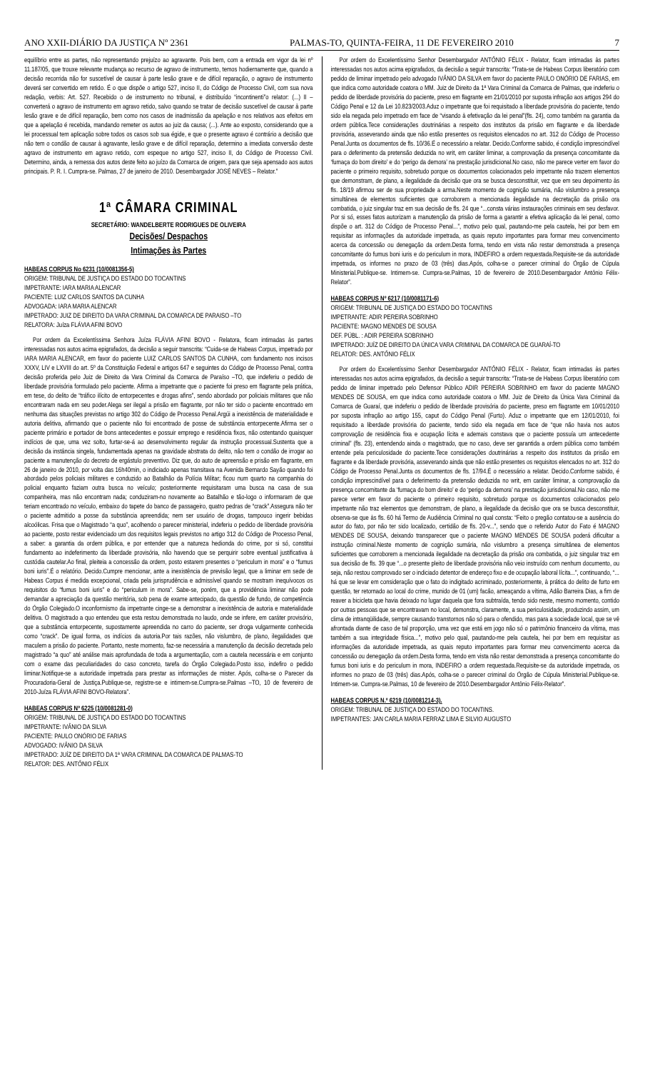ANO XXII-DIÁRIO DA JUSTIÇA Nº 2361 PALMAS-TO, QUINTA-FEIRA, 11 DE FEVEREIRO 2010 7
equilíbrio entre as partes, não representando prejuízo ao agravante. Pois bem, com a entrada em vigor da lei nº 11.187/05, que trouxe relevante mudança ao recurso de agravo de instrumento, temos hodiernamente que, quando a decisão recorrida não for suscetível de causar à parte lesão grave e de difícil reparação, o agravo de instrumento deverá ser convertido em retido. É o que dispõe o artigo 527, inciso II, do Código de Processo Civil, com sua nova redação, verbis: Art. 527. Recebido o de instrumento no tribunal, e distribuído “incontinenti”o relator: (...) II – converterá o agravo de instrumento em agravo retido, salvo quando se tratar de decisão suscetível de causar à parte lesão grave e de difícil reparação, bem como nos casos de inadmissão da apelação e nos relativos aos efeitos em que a apelação é recebida, mandando remeter os autos ao juiz da causa; (...). Ante ao exposto, considerando que a lei processual tem aplicação sobre todos os casos sob sua égide, e que o presente agravo é contrário a decisão que não tem o condão de causar à agravante, lesão grave e de difícil reparação, determino a imediata conversão deste agravo de instrumento em agravo retido, com espeque no artigo 527, inciso II, do Código de Processo Civil. Determino, ainda, a remessa dos autos deste feito ao juízo da Comarca de origem, para que seja apensado aos autos principais. P. R. I. Cumpra-se. Palmas, 27 de janeiro de 2010. Desembargador JOSÉ NEVES – Relator.”
1ª CÂMARA CRIMINAL
SECRETÁRIO: WANDELBERTE RODRIGUES DE OLIVEIRA
Decisões/ Despachos
Intimações às Partes
HABEAS CORPUS No 6231 (10/0081356-5)
ORIGEM: TRIBUNAL DE JUSTIÇA DO ESTADO DO TOCANTINS
IMPETRANTE: IARA MARIA ALENCAR
PACIENTE: LUIZ CARLOS SANTOS DA CUNHA
ADVOGADA: IARA MARIA ALENCAR
IMPETRADO: JUIZ DE DIREITO DA VARA CRIMINAL DA COMARCA DE PARAISO –TO
RELATORA: Juíza FLÁVIA AFINI BOVO
Por ordem da Excelentíssima Senhora Juíza FLÁVIA AFINI BOVO - Relatora, ficam intimadas às partes interessadas nos autos acima epigrafados, da decisão a seguir transcrita: “Cuida-se de Habeas Corpus, impetrado por IARA MARIA ALENCAR, em favor do paciente LUIZ CARLOS SANTOS DA CUNHA, com fundamento nos incisos XXXV, LIV e LXVIII do art. 5º da Constituição Federal e artigos 647 e seguintes do Código de Processo Penal, contra decisão proferida pelo Juiz de Direito da Vara Criminal da Comarca de Paraíso –TO, que indeferiu o pedido de liberdade provisória formulado pelo paciente. Afirma a impetrante que o paciente foi preso em flagrante pela prática, em tese, do delito de “tráfico ilícito de entorpecentes e drogas afins”, sendo abordado por policiais militares que não encontraram nada em seu poder.Alega ser ilegal a prisão em flagrante, por não ter sido o paciente encontrado em nenhuma das situações previstas no artigo 302 do Código de Processo Penal.Argúi a inexistência de materialidade e autoria delitiva, afirmando que o paciente não foi encontrado de posse de substância entorpecente.Afirma ser o paciente primário e portador de bons antecedentes e possuir emprego e residência fixos, não ostentando quaisquer indícios de que, uma vez solto, furtar-se-á ao desenvolvimento regular da instrução processual.Sustenta que a decisão da instância singela, fundamentada apenas na gravidade abstrata do delito, não tem o condão de irrogar ao paciente a manutenção do decreto de ergástulo preventivo. Diz que, do auto de apreensão e prisão em flagrante, em 26 de janeiro de 2010, por volta das 16h40min, o indiciado apenas transitava na Avenida Bernardo Sayão quando foi abordado pelos policiais militares e conduzido ao Batalhão da Polícia Militar; ficou num quarto na companhia do policial enquanto faziam outra busca no veículo; posteriormente requisitaram uma busca na casa de sua companheira, mas não encontram nada; conduziram-no novamente ao Batalhão e tão-logo o informaram de que teriam encontrado no veículo, embaixo do tapete do banco de passageiro, quatro pedras de “crack”.Assegura não ter o paciente admitido a posse da substância apreendida; nem ser usuário de drogas, tampouco ingerir bebidas alcoólicas. Frisa que o Magistrado “a quo”, acolhendo o parecer ministerial, indeferiu o pedido de liberdade provisória ao paciente, posto restar evidenciado um dos requisitos legais previstos no artigo 312 do Código de Processo Penal, a saber: a garantia da ordem pública, e por entender que a natureza hedionda do crime, por si só, constitui fundamento ao indeferimento da liberdade provisória, não havendo que se perquirir sobre eventual justificativa à custódia cautelar.Ao final, pleiteia a concessão da ordem, posto estarem presentes o “periculum in mora” e o “fumus boni iuris”.É o relatório. Decido.Cumpre mencionar, ante a inexistência de previsão legal, que a liminar em sede de Habeas Corpus é medida excepcional, criada pela jurisprudência e admissível quando se mostram inequívocos os requisitos do “fumus boni iuris” e do “periculum in mora”. Sabe-se, porém, que a providência liminar não pode demandar a apreciação da questão meritória, sob pena de exame antecipado, da questão de fundo, de competência do Órgão Colegiado.O inconformismo da impetrante cinge-se a demonstrar a inexistência de autoria e materialidade delitiva. O magistrado a quo entendeu que esta restou demonstrada no laudo, onde se infere, em caráter provisório, que a substância entorpecente, supostamente apreendida no carro do paciente, ser droga vulgarmente conhecida como “crack”. De igual forma, os indícios da autoria.Por tais razões, não vislumbro, de plano, ilegalidades que maculem a prisão do paciente. Portanto, neste momento, faz-se necessária a manutenção da decisão decretada pelo magistrado “a quo” até análise mais aprofundada de toda a argumentação, com a cautela necessária e em conjunto com o exame das peculiaridades do caso concreto, tarefa do Órgão Colegiado.Posto isso, indefiro o pedido liminar.Notifique-se a autoridade impetrada para prestar as informações de mister. Após, colha-se o Parecer da Procuradoria-Geral de Justiça.Publique-se, registre-se e intimem-se.Cumpra-se.Palmas –TO, 10 de fevereiro de 2010-Juíza FLÁVIA AFINI BOVO-Relatora”.
HABEAS CORPUS Nº 6225 (10/0081281-0)
ORIGEM: TRIBUNAL DE JUSTIÇA DO ESTADO DO TOCANTINS
IMPETRANTE: IVÂNIO DA SILVA
PACIENTE: PAULO ONÓRIO DE FARIAS
ADVOGADO: IVÂNIO DA SILVA
IMPETRADO: JUÍZ DE DIREITO DA 1ª VARA CRIMINAL DA COMARCA DE PALMAS-TO
RELATOR: DES. ANTÔNIO FÉLIX
Por ordem do Excelentíssimo Senhor Desembargador ANTÔNIO FÉLIX - Relator, ficam intimadas às partes interessadas nos autos acima epigrafados, da decisão a seguir transcrita: “Trata-se de Habeas Corpus liberatório com pedido de liminar impetrado pelo advogado IVÂNIO DA SILVA em favor do paciente PAULO ONÓRIO DE FARIAS, em que indica como autoridade coatora o MM. Juiz de Direito da 1ª Vara Criminal da Comarca de Palmas, que indeferiu o pedido de liberdade provisória do paciente, preso em flagrante em 21/01/2010 por suposta infração aos artigos 294 do Código Penal e 12 da Lei 10.823/2003.Aduz o impetrante que foi requisitado a liberdade provisória do paciente, tendo sido ela negada pelo impetrado em face de “visando à efetivação da lei penal”(fls. 24), como também na garantia da ordem pública.Tece considerações doutrinárias a respeito dos institutos da prisão em flagrante e da liberdade provisória, asseverando ainda que não estão presentes os requisitos elencados no art. 312 do Código de Processo Penal.Junta os documentos de fls. 10/36.É o necessário a relatar. Decido.Conforme sabido, é condição imprescindível para o deferimento da pretensão deduzida no writ, em caráter liminar, a comprovação da presença concomitante da ‘fumaça do bom direito’ e do ‘perigo da demora’ na prestação jurisdicional.No caso, não me parece verter em favor do paciente o primeiro requisito, sobretudo porque os documentos colacionados pelo impetrante não trazem elementos que demonstram, de plano, a ilegalidade da decisão que ora se busca desconstituir, vez que em seu depoimento às fls. 18/19 afirmou ser de sua propriedade a arma.Neste momento de cognição sumária, não vislumbro a presença simultânea de elementos suficientes que corroborem a mencionada ilegalidade na decretação da prisão ora combatida, o juiz singular traz em sua decisão de fls. 24 que “...consta várias instaurações criminais em seu desfavor. Por si só, esses fatos autorizam a manutenção da prisão de forma a garantir a efetiva aplicação da lei penal, como dispõe o art. 312 do Código de Processo Penal...”, motivo pelo qual, pautando-me pela cautela, hei por bem em requisitar as informações da autoridade impetrada, as quais reputo importantes para formar meu convencimento acerca da concessão ou denegação da ordem.Desta forma, tendo em vista não restar demonstrada a presença concomitante do fumus boni iuris e do periculum in mora, INDEFIRO a ordem requestada.Requisite-se da autoridade impetrada, os informes no prazo de 03 (três) dias.Após, colha-se o parecer criminal do Órgão de Cúpula Ministerial.Publique-se. Intimem-se. Cumpra-se.Palmas, 10 de fevereiro de 2010.Desembargador Antônio Félix-Relator”.
HABEAS CORPUS Nº 6217 (10/0081171-6)
ORIGEM: TRIBUNAL DE JUSTIÇA DO ESTADO DO TOCANTINS
IMPETRANTE: ADIR PEREIRA SOBRINHO
PACIENTE: MAGNO MENDES DE SOUSA
DEF. PÚBL. : ADIR PEREIRA SOBRINHO
IMPETRADO: JUÍZ DE DIREITO DA ÚNICA VARA CRIMINAL DA COMARCA DE GUARAÍ-TO
RELATOR: DES. ANTÔNIO FÉLIX
Por ordem do Excelentíssimo Senhor Desembargador ANTÔNIO FÉLIX - Relator, ficam intimadas às partes interessadas nos autos acima epigrafados, da decisão a seguir transcrita: “Trata-se de Habeas Corpus liberatório com pedido de liminar impetrado pelo Defensor Público ADIR PEREIRA SOBRINHO em favor do paciente MAGNO MENDES DE SOUSA, em que indica como autoridade coatora o MM. Juiz de Direito da Única Vara Criminal da Comarca de Guaraí, que indeferiu o pedido de liberdade provisória do paciente, preso em flagrante em 10/01/2010 por suposta infração ao artigo 155, caput do Código Penal (Furto). Aduz o impetrante que em 12/01/2010, foi requisitado a liberdade provisória do paciente, tendo sido ela negada em face de “que não havia nos autos comprovação de residência fixa e ocupação lícita e ademais constava que o paciente possuía um antecedente criminal” (fls. 23), entendendo ainda o magistrado, que no caso, deve ser garantida a ordem pública como também entende pela periculosidade do paciente.Tece considerações doutrinárias a respeito dos institutos da prisão em flagrante e da liberdade provisória, asseverando ainda que não estão presentes os requisitos elencados no art. 312 do Código de Processo Penal.Junta os documentos de fls. 17/94.É o necessário a relatar. Decido.Conforme sabido, é condição imprescindível para o deferimento da pretensão deduzida no writ, em caráter liminar, a comprovação da presença concomitante da ‘fumaça do bom direito’ e do ‘perigo da demora’ na prestação jurisdicional.No caso, não me parece verter em favor do paciente o primeiro requisito, sobretudo porque os documentos colacionados pelo impetrante não traz elementos que demonstram, de plano, a ilegalidade da decisão que ora se busca desconstituir, observa-se que às fls. 60 há Termo de Audiência Criminal no qual consta: “Feito o pregão contatou-se a ausência do autor do fato, por não ter sido localizado, certidão de fls. 20-v...”, sendo que o referido Autor do Fato é MAGNO MENDES DE SOUSA, deixando transparecer que o paciente MAGNO MENDES DE SOUSA poderá dificultar a instrução criminal.Neste momento de cognição sumária, não vislumbro a presença simultânea de elementos suficientes que corroborem a mencionada ilegalidade na decretação da prisão ora combatida, o juiz singular traz em sua decisão de fls. 39 que “...o presente pleito de liberdade provisória não veio instruído com nenhum documento, ou seja, não restou comprovado ser o indiciado detentor de endereço fixo e de ocupação laboral lícita...”, continuando, “... há que se levar em consideração que o fato do indigitado acriminado, posteriormente, à prática do delito de furto em questão, ter retornado ao local do crime, munido de 01 (um) facão, ameaçando a vítima, Adão Barreira Dias, a fim de reaver a bicicleta que havia deixado no lugar daquela que fora subtraída, tendo sido neste, mesmo momento, contido por outras pessoas que se encontravam no local, demonstra, claramente, a sua periculosidade, produzindo assim, um clima de intranqüilidade, sempre causando transtornos não só para o ofendido, mas para a sociedade local, que se vê afrontada diante de caso de tal proporção, uma vez que está em jogo não só o patrimônio financeiro da vítima, mas também a sua integridade física...”, motivo pelo qual, pautando-me pela cautela, hei por bem em requisitar as informações da autoridade impetrada, as quais reputo importantes para formar meu convencimento acerca da concessão ou denegação da ordem.Desta forma, tendo em vista não restar demonstrada a presença concomitante do fumus boni iuris e do periculum in mora, INDEFIRO a ordem requestada.Requisite-se da autoridade impetrada, os informes no prazo de 03 (três) dias.Após, colha-se o parecer criminal do Órgão de Cúpula Ministerial.Publique-se. Intimem-se. Cumpra-se.Palmas, 10 de fevereiro de 2010.Desembargador Antônio Félix-Relator”.
HABEAS CORPUS N.º 6219 (10/0081214-3).
ORIGEM: TRIBUNAL DE JUSTIÇA DO ESTADO DO TOCANTINS.
IMPETRANTES: JAN CARLA MARIA FERRAZ LIMA E SILVIO AUGUSTO